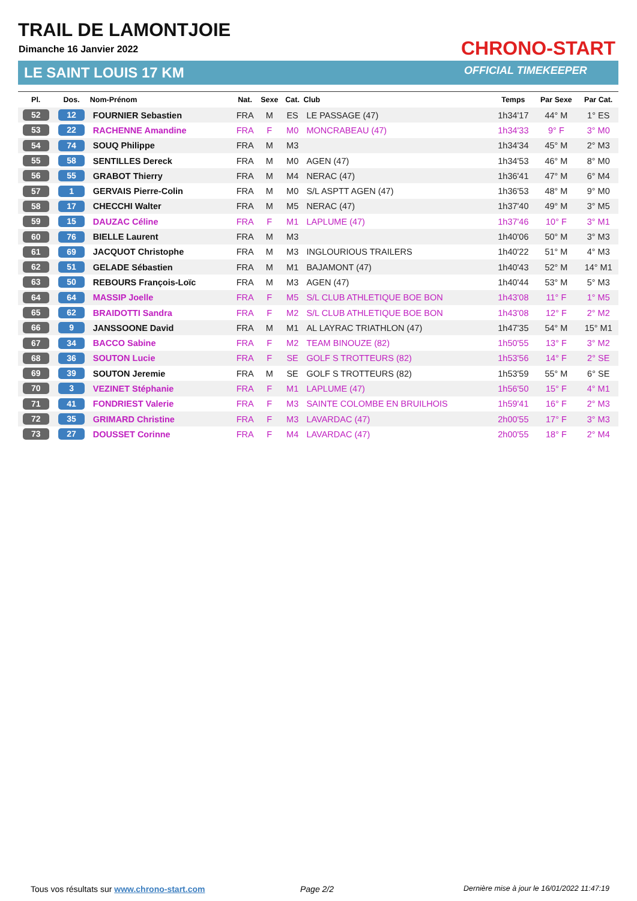TRAIL DE LAMONTJOIE
Dimanche 16 Janvier 2022
LE SAINT LOUIS 17 KM
CHRONO-START
OFFICIAL TIMEKEEPER
| Pl. | Dos. | Nom-Prénom | Nat. | Sexe | Cat. | Club | Temps | Par Sexe | Par Cat. |
| --- | --- | --- | --- | --- | --- | --- | --- | --- | --- |
| 52 | 12 | FOURNIER Sebastien | FRA | M | ES | LE PASSAGE (47) | 1h34'17 | 44° M | 1° ES |
| 53 | 22 | RACHENNE Amandine | FRA | F | M0 | MONCRABEAU (47) | 1h34'33 | 9° F | 3° M0 |
| 54 | 74 | SOUQ Philippe | FRA | M | M3 | | 1h34'34 | 45° M | 2° M3 |
| 55 | 58 | SENTILLES Dereck | FRA | M | M0 | AGEN (47) | 1h34'53 | 46° M | 8° M0 |
| 56 | 55 | GRABOT Thierry | FRA | M | M4 | NERAC (47) | 1h36'41 | 47° M | 6° M4 |
| 57 | 1 | GERVAIS Pierre-Colin | FRA | M | M0 | S/L ASPTT AGEN (47) | 1h36'53 | 48° M | 9° M0 |
| 58 | 17 | CHECCHI Walter | FRA | M | M5 | NERAC (47) | 1h37'40 | 49° M | 3° M5 |
| 59 | 15 | DAUZAC Céline | FRA | F | M1 | LAPLUME (47) | 1h37'46 | 10° F | 3° M1 |
| 60 | 76 | BIELLE Laurent | FRA | M | M3 | | 1h40'06 | 50° M | 3° M3 |
| 61 | 69 | JACQUOT Christophe | FRA | M | M3 | INGLOURIOUS TRAILERS | 1h40'22 | 51° M | 4° M3 |
| 62 | 51 | GELADE Sébastien | FRA | M | M1 | BAJAMONT (47) | 1h40'43 | 52° M | 14° M1 |
| 63 | 50 | REBOURS François-Loïc | FRA | M | M3 | AGEN (47) | 1h40'44 | 53° M | 5° M3 |
| 64 | 64 | MASSIP Joelle | FRA | F | M5 | S/L CLUB ATHLETIQUE BOE BON | 1h43'08 | 11° F | 1° M5 |
| 65 | 62 | BRAIDOTTI Sandra | FRA | F | M2 | S/L CLUB ATHLETIQUE BOE BON | 1h43'08 | 12° F | 2° M2 |
| 66 | 9 | JANSSOONE David | FRA | M | M1 | AL LAYRAC TRIATHLON (47) | 1h47'35 | 54° M | 15° M1 |
| 67 | 34 | BACCO Sabine | FRA | F | M2 | TEAM BINOUZE (82) | 1h50'55 | 13° F | 3° M2 |
| 68 | 36 | SOUTON Lucie | FRA | F | SE | GOLF S TROTTEURS (82) | 1h53'56 | 14° F | 2° SE |
| 69 | 39 | SOUTON Jeremie | FRA | M | SE | GOLF S TROTTEURS (82) | 1h53'59 | 55° M | 6° SE |
| 70 | 3 | VEZINET Stéphanie | FRA | F | M1 | LAPLUME (47) | 1h56'50 | 15° F | 4° M1 |
| 71 | 41 | FONDRIEST Valerie | FRA | F | M3 | SAINTE COLOMBE EN BRUILHOIS | 1h59'41 | 16° F | 2° M3 |
| 72 | 35 | GRIMARD Christine | FRA | F | M3 | LAVARDAC (47) | 2h00'55 | 17° F | 3° M3 |
| 73 | 27 | DOUSSET Corinne | FRA | F | M4 | LAVARDAC (47) | 2h00'55 | 18° F | 2° M4 |
Tous vos résultats sur www.chrono-start.com
Page 2/2
Dernière mise à jour le 16/01/2022 11:47:19